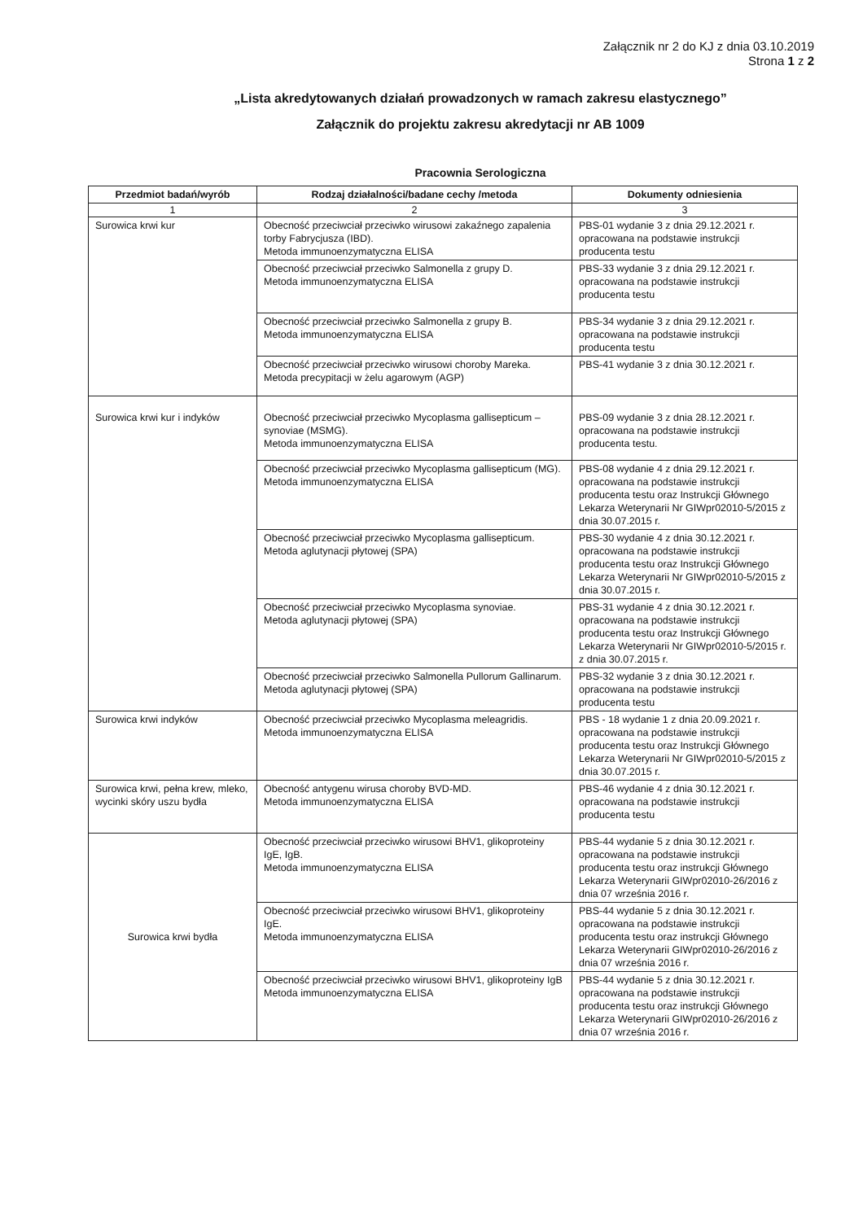Załącznik nr 2 do KJ z dnia 03.10.2019
Strona 1 z 2
„Lista akredytowanych działań prowadzonych w ramach zakresu elastycznego”
Załącznik do projektu zakresu akredytacji nr AB 1009
Pracownia Serologiczna
| Przedmiot badań/wyrób | Rodzaj działalności/badane cechy /metoda | Dokumenty odniesienia |
| --- | --- | --- |
| 1 | 2 | 3 |
| Surowica krwi kur | Obecność przeciwciał przeciwko wirusowi zakaźnego zapalenia torby Fabrycjusza (IBD). Metoda immunoenzymatyczna ELISA | PBS-01 wydanie 3 z dnia 29.12.2021 r. opracowana na podstawie instrukcji producenta testu |
| | Obecność przeciwciał przeciwko Salmonella z grupy D. Metoda immunoenzymatyczna ELISA | PBS-33 wydanie 3 z dnia 29.12.2021 r. opracowana na podstawie instrukcji producenta testu |
| | Obecność przeciwciał przeciwko Salmonella z grupy B. Metoda immunoenzymatyczna ELISA | PBS-34 wydanie 3 z dnia 29.12.2021 r. opracowana na podstawie instrukcji producenta testu |
| | Obecność przeciwciał przeciwko wirusowi choroby Mareka. Metoda precypitacji w żelu agarowym (AGP) | PBS-41 wydanie 3 z dnia 30.12.2021 r. |
| Surowica krwi kur i indyków | Obecność przeciwciał przeciwko Mycoplasma gallisepticum – synoviae (MSMG). Metoda immunoenzymatyczna ELISA | PBS-09 wydanie 3 z dnia 28.12.2021 r. opracowana na podstawie instrukcji producenta testu. |
| | Obecność przeciwciał przeciwko Mycoplasma gallisepticum (MG). Metoda immunoenzymatyczna ELISA | PBS-08 wydanie 4 z dnia 29.12.2021 r. opracowana na podstawie instrukcji producenta testu oraz Instrukcji Głównego Lekarza Weterynarii Nr GIWpr02010-5/2015 z dnia 30.07.2015 r. |
| | Obecność przeciwciał przeciwko Mycoplasma gallisepticum. Metoda aglutynacji płytowej (SPA) | PBS-30 wydanie 4 z dnia 30.12.2021 r. opracowana na podstawie instrukcji producenta testu oraz Instrukcji Głównego Lekarza Weterynarii Nr GIWpr02010-5/2015 z dnia 30.07.2015 r. |
| | Obecność przeciwciał przeciwko Mycoplasma synoviae. Metoda aglutynacji płytowej (SPA) | PBS-31 wydanie 4 z dnia 30.12.2021 r. opracowana na podstawie instrukcji producenta testu oraz Instrukcji Głównego Lekarza Weterynarii Nr GIWpr02010-5/2015 r. z dnia 30.07.2015 r. |
| | Obecność przeciwciał przeciwko Salmonella Pullorum Gallinarum. Metoda aglutynacji płytowej (SPA) | PBS-32 wydanie 3 z dnia 30.12.2021 r. opracowana na podstawie instrukcji producenta testu |
| Surowica krwi indyków | Obecność przeciwciał przeciwko Mycoplasma meleagridis. Metoda immunoenzymatyczna ELISA | PBS - 18 wydanie 1 z dnia 20.09.2021 r. opracowana na podstawie instrukcji producenta testu oraz Instrukcji Głównego Lekarza Weterynarii Nr GIWpr02010-5/2015 z dnia 30.07.2015 r. |
| Surowica krwi, pełna krew, mleko, wycinki skóry uszu bydła | Obecność antygenu wirusa choroby BVD-MD. Metoda immunoenzymatyczna ELISA | PBS-46 wydanie 4 z dnia 30.12.2021 r. opracowana na podstawie instrukcji producenta testu |
| Surowica krwi bydła | Obecność przeciwciał przeciwko wirusowi BHV1, glikoproteiny IgE, IgB. Metoda immunoenzymatyczna ELISA | PBS-44 wydanie 5 z dnia 30.12.2021 r. opracowana na podstawie instrukcji producenta testu oraz instrukcji Głównego Lekarza Weterynarii GIWpr02010-26/2016 z dnia 07 września 2016 r. |
| | Obecność przeciwciał przeciwko wirusowi BHV1, glikoproteiny IgE. Metoda immunoenzymatyczna ELISA | PBS-44 wydanie 5 z dnia 30.12.2021 r. opracowana na podstawie instrukcji producenta testu oraz instrukcji Głównego Lekarza Weterynarii GIWpr02010-26/2016 z dnia 07 września 2016 r. |
| | Obecność przeciwciał przeciwko wirusowi BHV1, glikoproteiny IgB Metoda immunoenzymatyczna ELISA | PBS-44 wydanie 5 z dnia 30.12.2021 r. opracowana na podstawie instrukcji producenta testu oraz instrukcji Głównego Lekarza Weterynarii GIWpr02010-26/2016 z dnia 07 września 2016 r. |